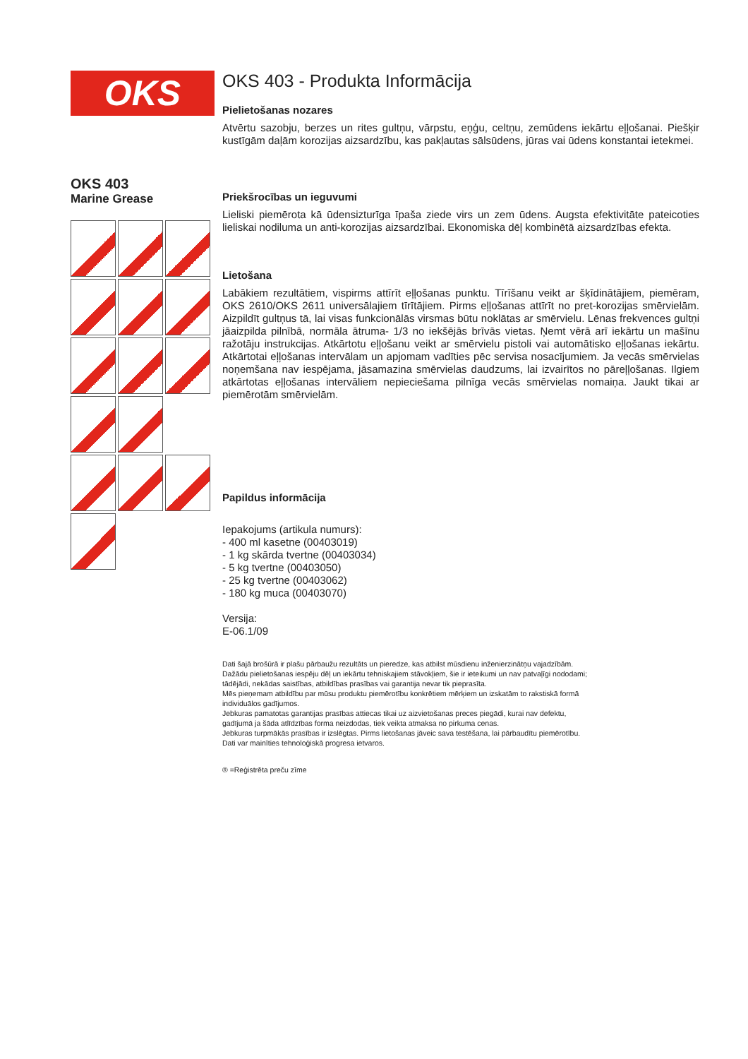OKS
OKS 403
Marine Grease
OKS 403 - Produkta Informācija
Pielietošanas nozares
Atvērtu sazobju, berzes un rites gultņu, vārpstu, eņģu, celtņu, zemūdens iekārtu eļļošanai. Piešķir kustīgām daļām korozijas aizsardzību, kas pakļautas sālsūdens, jūras vai ūdens konstantai ietekmei.
Priekšrocības un ieguvumi
Lieliski piemērota kā ūdensizturīga īpaša ziede virs un zem ūdens. Augsta efektivitāte pateicoties lieliskai nodiluma un anti-korozijas aizsardzībai. Ekonomiska dēļ kombinētā aizsardzības efekta.
Lietošana
Labākiem rezultātiem, vispirms attīrīt eļļošanas punktu. Tīrīšanu veikt ar šķīdinātājiem, piemēram, OKS 2610/OKS 2611 universālajiem tīrītājiem. Pirms eļļošanas attīrīt no pret-korozijas smērvielām. Aizpildīt gultņus tā, lai visas funkcionālās virsmas būtu noklātas ar smērvielu. Lēnas frekvences gultņi jāaizpilda pilnībā, normāla ātruma- 1/3 no iekšējās brīvās vietas. Ņemt vērā arī iekārtu un mašīnu ražotāju instrukcijas. Atkārtotu eļļošanu veikt ar smērvielu pistoli vai automātisko eļļošanas iekārtu. Atkārtotai eļļošanas intervālam un apjomam vadīties pēc servisa nosacījumiem. Ja vecās smērvielas noņemšana nav iespējama, jāsamazina smērvielas daudzums, lai izvairītos no pāreļļošanas. Ilgiem atkārtotas eļļošanas intervāliem nepieciešama pilnīga vecās smērvielas nomaiņa. Jaukt tikai ar piemērotām smērvielām.
Papildus informācija
Iepakojums (artikula numurs):
- 400 ml kasetne (00403019)
- 1 kg skārda tvertne (00403034)
- 5 kg tvertne (00403050)
- 25 kg tvertne (00403062)
- 180 kg muca (00403070)
Versija:
E-06.1/09
Dati šajā brošūrā ir plašu pārbaužu rezultāts un pieredze, kas atbilst mūsdienu inženierzinātņu vajadzībām. Dažādu pielietošanas iespēju dēļ un iekārtu tehniskajiem stāvokļiem, šie ir ieteikumi un nav patvaļīgi nododami; tādējādi, nekādas saistības, atbildības prasības vai garantija nevar tik pieprasīta.
Mēs pieņemam atbildību par mūsu produktu piemērotību konkrētiem mērķiem un izskatām to rakstiskā formā individuālos gadījumos.
Jebkuras pamatotas garantijas prasības attiecas tikai uz aizvietošanas preces piegādi, kurai nav defektu, gadījumā ja šāda atlīdzības forma neizdodas, tiek veikta atmaksa no pirkuma cenas.
Jebkuras turpmākās prasības ir izslēgtas. Pirms lietošanas jāveic sava testēšana, lai pārbaudītu piemērotību.
Dati var mainīties tehnoloģiskā progresa ietvaros.
® =Reģistrēta preču zīme